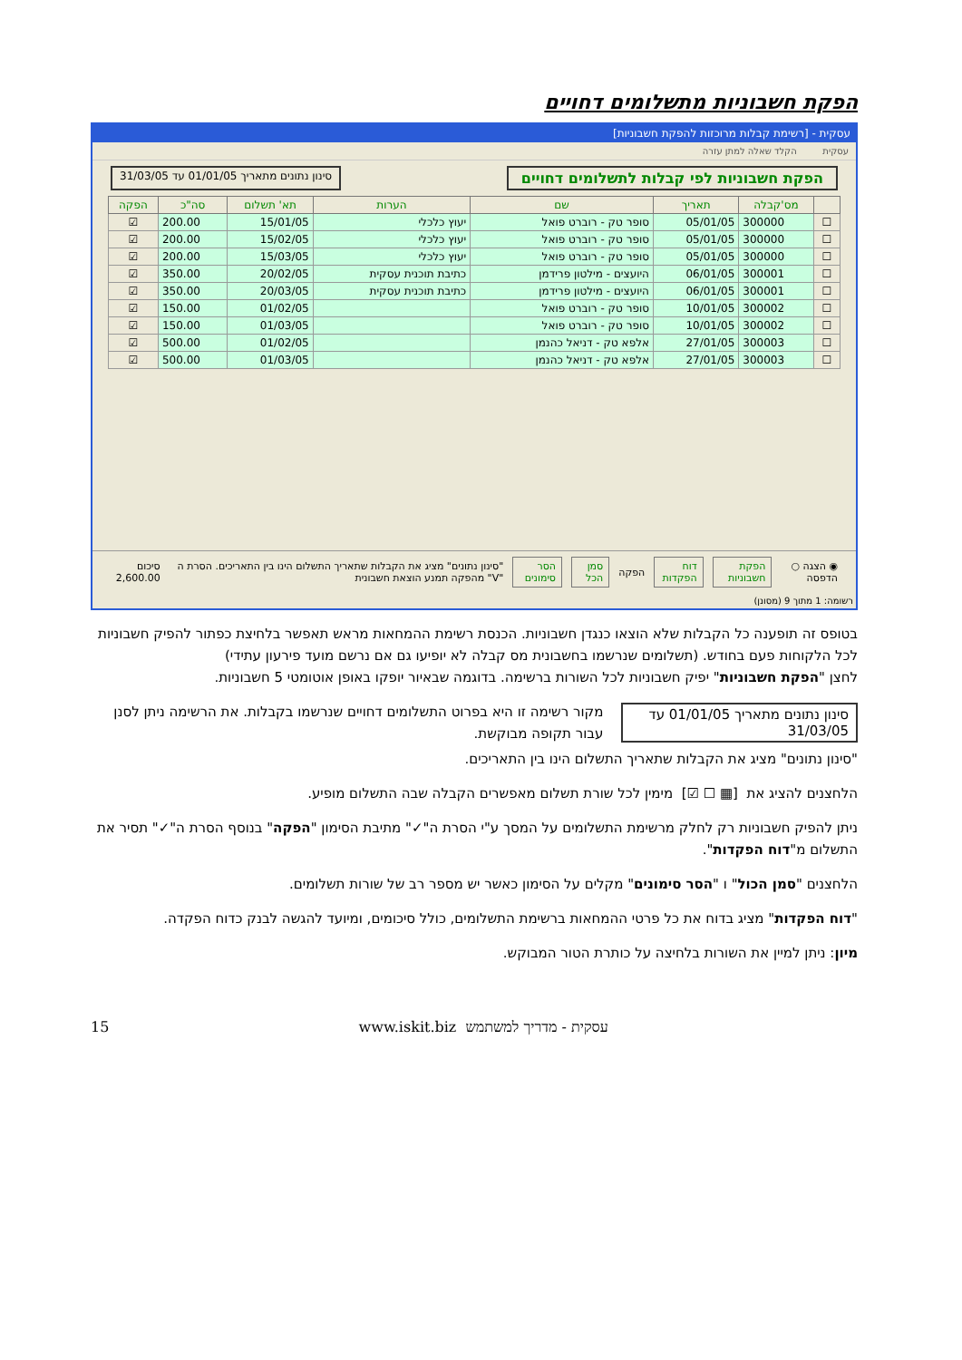הפקת חשבוניות מתשלומים דחויים
עסקית - [רשימת קבלות מרוכזות להפקת חשבוניות]
עסקית הקלד שאלה למתן עזרה
הפקת חשבוניות לפי קבלות לתשלומים דחויים סינון נתונים מתאריך 01/01/05 עד 31/03/05
| | מס'קבלה | תאריך | שם | הערות | תא' תשלום | סה"כ | הפקה |
| --- | --- | --- | --- | --- | --- | --- | --- |
| ☐ | 300000 | 05/01/05 | סופר טק - רוברט פואל | יעוץ כלכלי | 15/01/05 | 200.00 | ☑ |
| ☐ | 300000 | 05/01/05 | סופר טק - רוברט פואל | יעוץ כלכלי | 15/02/05 | 200.00 | ☑ |
| ☐ | 300000 | 05/01/05 | סופר טק - רוברט פואל | יעוץ כלכלי | 15/03/05 | 200.00 | ☑ |
| ☐ | 300001 | 06/01/05 | היועצים - מילטון פרידמן | כתיבת תוכנית עסקית | 20/02/05 | 350.00 | ☑ |
| ☐ | 300001 | 06/01/05 | היועצים - מילטון פרידמן | כתיבת תוכנית עסקית | 20/03/05 | 350.00 | ☑ |
| ☐ | 300002 | 10/01/05 | סופר טק - רוברט פואל | | 01/02/05 | 150.00 | ☑ |
| ☐ | 300002 | 10/01/05 | סופר טק - רוברט פואל | | 01/03/05 | 150.00 | ☑ |
| ☐ | 300003 | 27/01/05 | אלפא טק - דניאל כהנמן | | 01/02/05 | 500.00 | ☑ |
| ☐ | 300003 | 27/01/05 | אלפא טק - דניאל כהנמן | | 01/03/05 | 500.00 | ☑ |
◉ הצגה ○ הדפסה הפקת חשבוניות דוח הפקדות הפקה סמן הכל הסר סימונים "סינון נתונים" מציג את הקבלות שתאריך התשלום הינו בין התאריכים. הסרת ה "V" מהפקה תמנע הוצאת חשבונית סיכום 2,600.00
רשומה: 1 מתוך 9 (מסונן)
בטופס זה תופענה כל הקבלות שלא הוצאו כנגדן חשבוניות. הכנסת רשימת ההמחאות מראש תאפשר בלחיצת כפתור להפיק חשבוניות לכל הלקוחות פעם בחודש. (תשלומים שנרשמו בחשבונית מס קבלה לא יופיעו גם אם נרשם מועד פירעון עתידי)
לחצן "הפקת חשבוניות" יפיק חשבוניות לכל השורות ברשימה. בדוגמה שבאיור יופקו באופן אוטומטי 5 חשבוניות.
סינון נתונים מתאריך 01/01/05 עד 31/03/05
מקור רשימה זו היא בפרוט התשלומים דחויים שנרשמו בקבלות. את הרשימה ניתן לסנן עבור תקופה מבוקשת.
"סינון נתונים" מציג את הקבלות שתאריך התשלום הינו בין התאריכים.
הלחצנים להציג את [▦ ☐ ☑] מימין לכל שורת תשלום מאפשרים הקבלה שבה התשלום מופיע.
ניתן להפיק חשבוניות רק לחלק מרשימת התשלומים על המסך ע"י הסרת ה"✓" מתיבת הסימון "הפקה" בנוסף הסרת ה"✓" תסיר את התשלום מ"דוח הפקדות".
הלחצנים "סמן הכול" ו "הסר סימונים" מקלים על הסימון כאשר יש מספר רב של שורות תשלומים.
"דוח הפקדות" מציג בדוח את כל פרטי ההמחאות ברשימת התשלומים, כולל סיכומים, ומיועד להגשה לבנק כדוח הפקדה.
מיון: ניתן למיין את השורות בלחיצה על כותרת הטור המבוקש.
15 www.iskit.biz עסקית - מדריך למשתמש